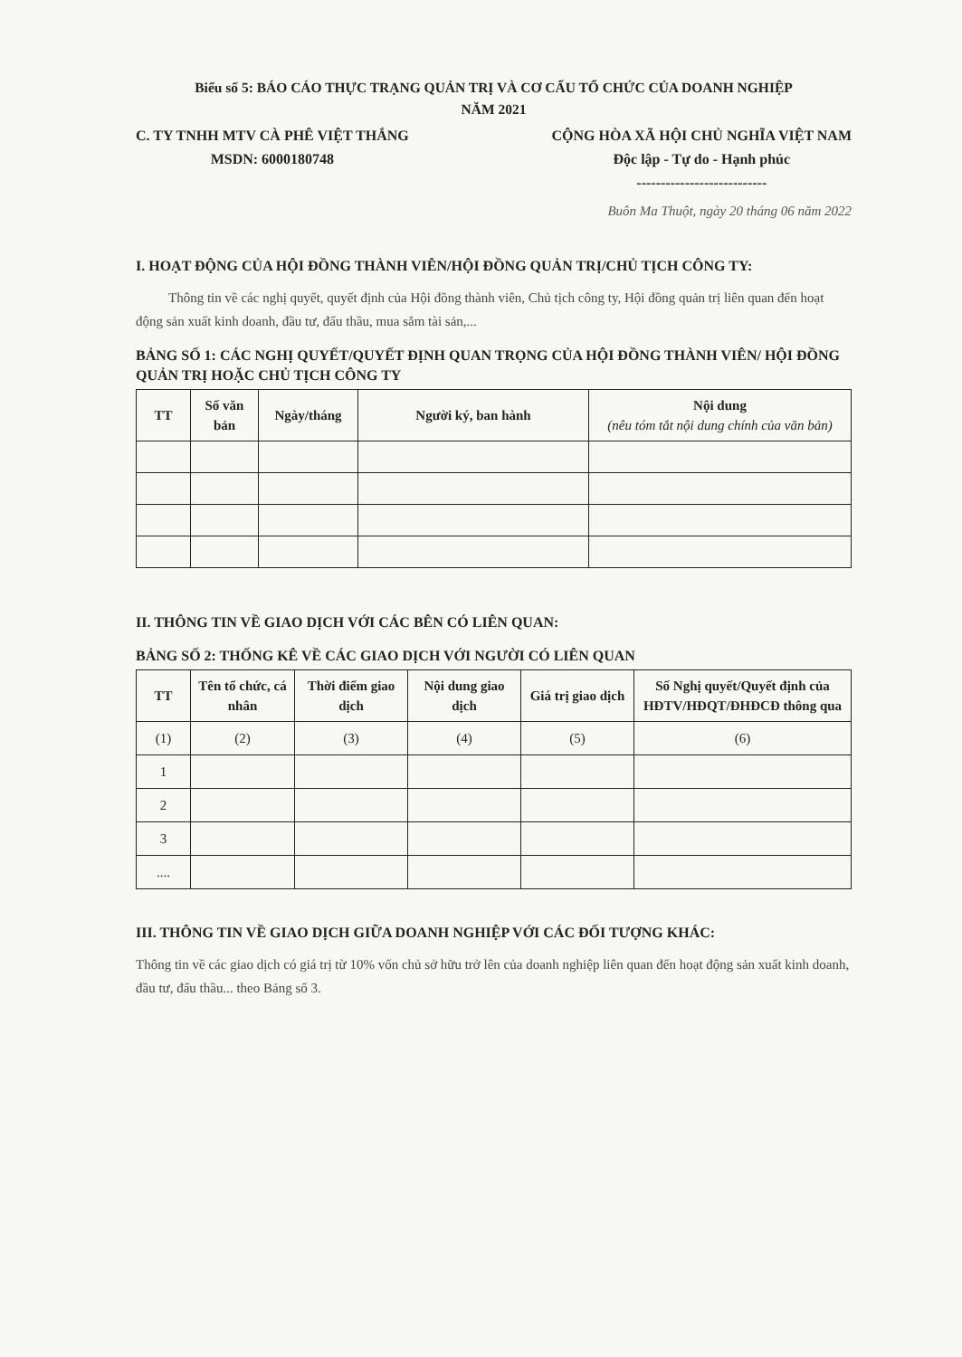Biểu số 5: BÁO CÁO THỰC TRẠNG QUẢN TRỊ VÀ CƠ CẤU TỔ CHỨC CỦA DOANH NGHIỆP
NĂM 2021
C. TY TNHH MTV CÀ PHÊ VIỆT THẮNG
MSDN: 6000180748
CỘNG HÒA XÃ HỘI CHỦ NGHĨA VIỆT NAM
Độc lập - Tự do - Hạnh phúc
---------------------------
Buôn Ma Thuột, ngày 20 tháng 06 năm 2022
I. HOẠT ĐỘNG CỦA HỘI ĐỒNG THÀNH VIÊN/HỘI ĐỒNG QUẢN TRỊ/CHỦ TỊCH CÔNG TY:
Thông tin về các nghị quyết, quyết định của Hội đồng thành viên, Chủ tịch công ty, Hội đồng quản trị liên quan đến hoạt động sản xuất kinh doanh, đầu tư, đấu thầu, mua sắm tài sản,...
BẢNG SỐ 1: CÁC NGHỊ QUYẾT/QUYẾT ĐỊNH QUAN TRỌNG CỦA HỘI ĐỒNG THÀNH VIÊN/ HỘI ĐỒNG QUẢN TRỊ HOẶC CHỦ TỊCH CÔNG TY
| TT | Số văn bản | Ngày/tháng | Người ký, ban hành | Nội dung (nêu tóm tắt nội dung chính của văn bản) |
| --- | --- | --- | --- | --- |
II. THÔNG TIN VỀ GIAO DỊCH VỚI CÁC BÊN CÓ LIÊN QUAN:
BẢNG SỐ 2: THỐNG KÊ VỀ CÁC GIAO DỊCH VỚI NGƯỜI CÓ LIÊN QUAN
| TT | Tên tổ chức, cá nhân | Thời điểm giao dịch | Nội dung giao dịch | Giá trị giao dịch | Số Nghị quyết/Quyết định của HĐTV/HĐQT/ĐHĐCĐ thông qua |
| --- | --- | --- | --- | --- | --- |
| (1) | (2) | (3) | (4) | (5) | (6) |
| 1 | | | | | |
| 2 | | | | | |
| 3 | | | | | |
| .... | | | | | |
III. THÔNG TIN VỀ GIAO DỊCH GIỮA DOANH NGHIỆP VỚI CÁC ĐỐI TƯỢNG KHÁC:
Thông tin về các giao dịch có giá trị từ 10% vốn chủ sở hữu trở lên của doanh nghiệp liên quan đến hoạt động sản xuất kinh doanh, đầu tư, đấu thầu... theo Bảng số 3.